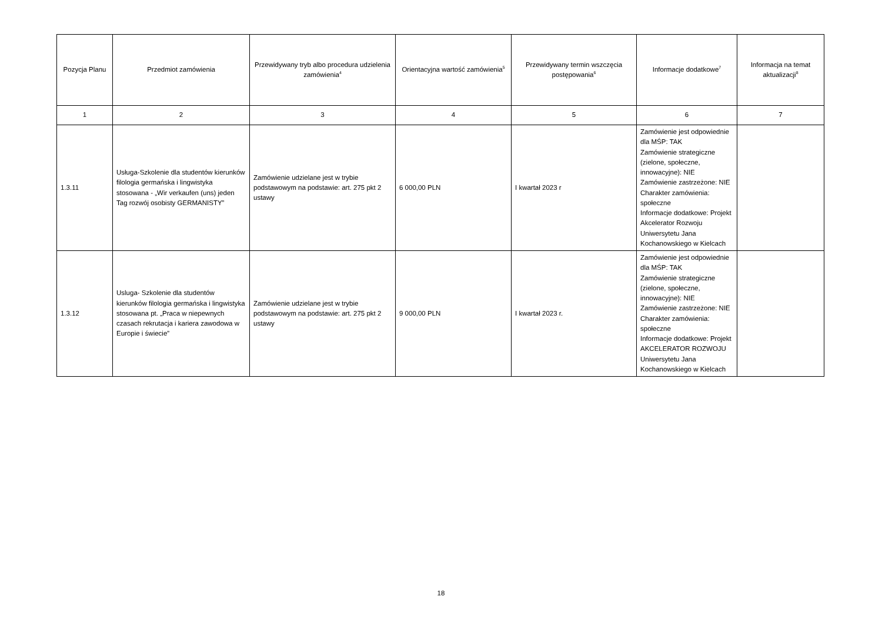| Pozycja Planu | Przedmiot zamówienia | Przewidywany tryb albo procedura udzielenia zamówienia<sup>4</sup> | Orientacyjna wartość zamówienia<sup>5</sup> | Przewidywany termin wszczęcia postępowania<sup>6</sup> | Informacje dodatkowe<sup>7</sup> | Informacja na temat aktualizacji<sup>8</sup> |
| --- | --- | --- | --- | --- | --- | --- |
| 1 | 2 | 3 | 4 | 5 | 6 | 7 |
| 1.3.11 | Usługa-Szkolenie dla studentów kierunków filologia germańska i lingwistyka stosowana - „Wir verkaufen (uns) jeden Tag rozwój osobisty GERMANISTY” | Zamówienie udzielane jest w trybie podstawowym na podstawie: art. 275 pkt 2 ustawy | 6 000,00 PLN | I kwartał 2023 r | Zamówienie jest odpowiednie dla MŚP: TAK Zamówienie strategiczne (zielone, społeczne, innowacyjne): NIE Zamówienie zastrzeżone: NIE Charakter zamówienia: społeczne Informacje dodatkowe: Projekt Akcelerator Rozwoju Uniwersytetu Jana Kochanowskiego w Kielcach | |
| 1.3.12 | Usluga- Szkolenie dla studentów kierunków filologia germańska i lingwistyka stosowana pt. „Praca w niepewnych czasach rekrutacja i kariera zawodowa w Europie i świecie” | Zamówienie udzielane jest w trybie podstawowym na podstawie: art. 275 pkt 2 ustawy | 9 000,00 PLN | I kwartał 2023 r. | Zamówienie jest odpowiednie dla MŚP: TAK Zamówienie strategiczne (zielone, społeczne, innowacyjne): NIE Zamówienie zastrzeżone: NIE Charakter zamówienia: społeczne Informacje dodatkowe: Projekt AKCELERATOR ROZWOJU Uniwersytetu Jana Kochanowskiego w Kielcach | |
18